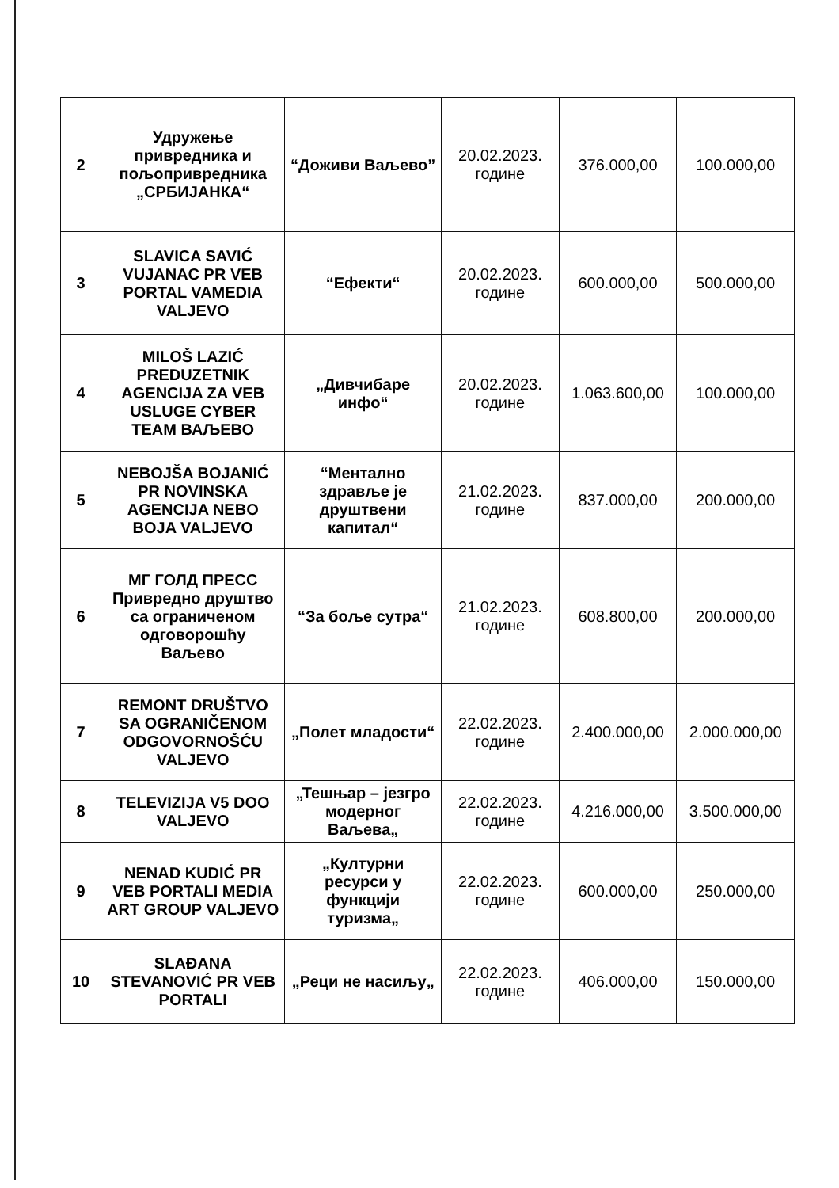| 2 | Удружење привредника и пољопривредника „СРБИЈАНКА“ | “Доживи Ваљево” | 20.02.2023. године | 376.000,00 | 100.000,00 |
| 3 | SLAVICA SAVIĆ VUJANAC PR VEB PORTAL VAMEDIA VALJEVO | “Ефекти“ | 20.02.2023. године | 600.000,00 | 500.000,00 |
| 4 | MILOŠ LAZIĆ PREDUZETNIK AGENCIJA ZA VEB USLUGE CYBER TEAM ВАЉЕВО | „Дивчибаре инфо“ | 20.02.2023. године | 1.063.600,00 | 100.000,00 |
| 5 | NEBOJŠA BOJANIĆ PR NOVINSKA AGENCIJA NEBO BOJA VALJEVO | “Ментално здравље је друштвени капитал“ | 21.02.2023. године | 837.000,00 | 200.000,00 |
| 6 | МГ ГОЛД ПРЕСС Привредно друштво са ограниченом одговорошћу Ваљево | “За боље сутра“ | 21.02.2023. године | 608.800,00 | 200.000,00 |
| 7 | REMONT DRUŠTVO SA OGRANIČENOM ODGOVORNOŠĆU VALJEVO | „Полет младости“ | 22.02.2023. године | 2.400.000,00 | 2.000.000,00 |
| 8 | TELEVIZIJA V5 DOO VALJEVO | „Тешњар – језгро модерног Ваљева„ | 22.02.2023. године | 4.216.000,00 | 3.500.000,00 |
| 9 | NENAD KUDIĆ PR VEB PORTALI MEDIA ART GROUP VALJEVO | „Културни ресурси у функцији туризма„ | 22.02.2023. године | 600.000,00 | 250.000,00 |
| 10 | SLAĐANA STEVANOVIĆ PR VEB PORTALI | „Реци не насиљу„ | 22.02.2023. године | 406.000,00 | 150.000,00 |